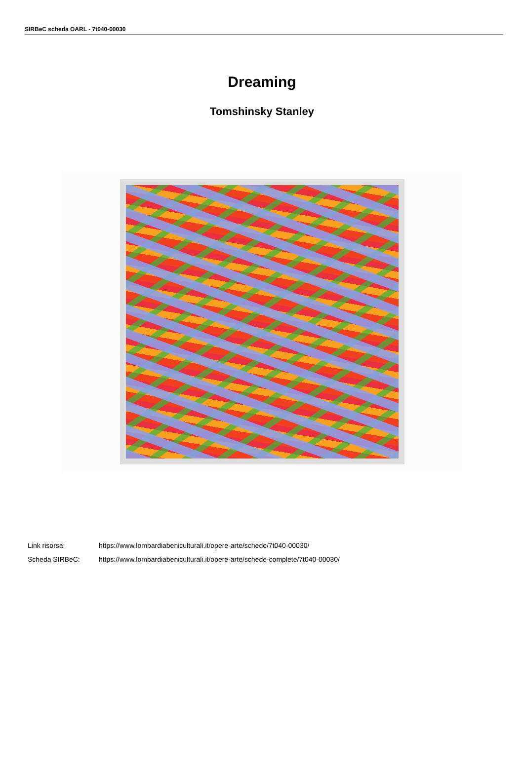SIRBeC scheda OARL - 7t040-00030
Dreaming
Tomshinsky Stanley
Link risorsa: https://www.lombardiabeniculturali.it/opere-arte/schede/7t040-00030/
Scheda SIRBeC: https://www.lombardiabeniculturali.it/opere-arte/schede-complete/7t040-00030/